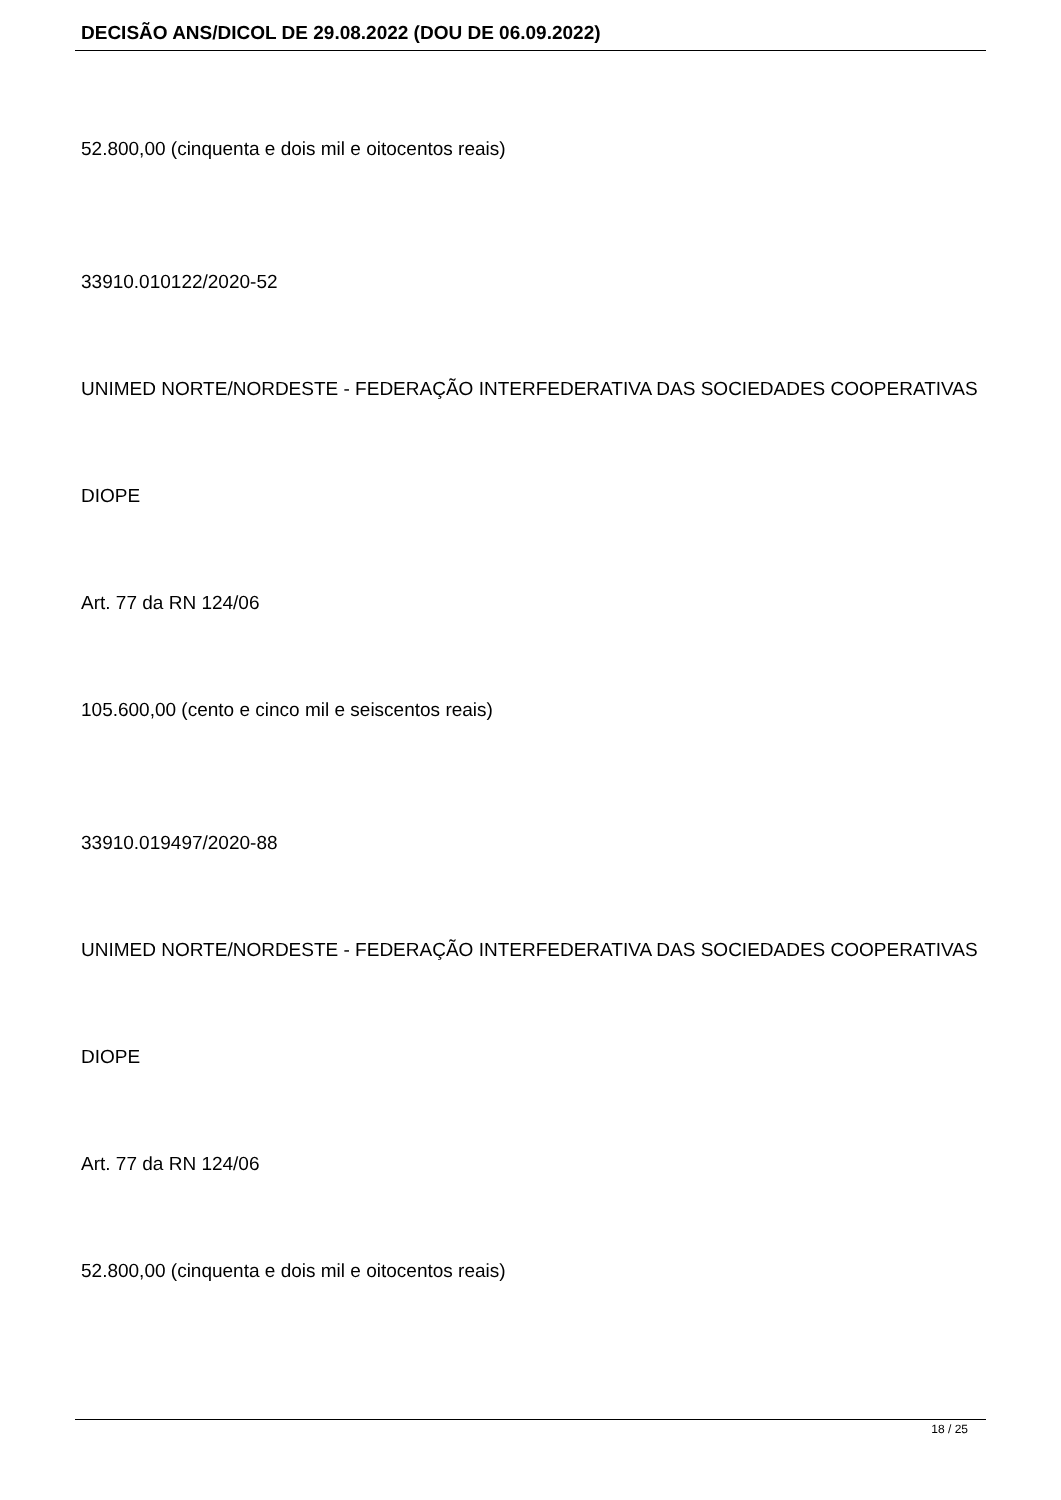DECISÃO ANS/DICOL DE 29.08.2022 (DOU DE 06.09.2022)
52.800,00 (cinquenta e dois mil e oitocentos reais)
33910.010122/2020-52
UNIMED NORTE/NORDESTE - FEDERAÇÃO INTERFEDERATIVA DAS SOCIEDADES COOPERATIVAS
DIOPE
Art. 77 da RN 124/06
105.600,00 (cento e cinco mil e seiscentos reais)
33910.019497/2020-88
UNIMED NORTE/NORDESTE - FEDERAÇÃO INTERFEDERATIVA DAS SOCIEDADES COOPERATIVAS
DIOPE
Art. 77 da RN 124/06
52.800,00 (cinquenta e dois mil e oitocentos reais)
18 / 25